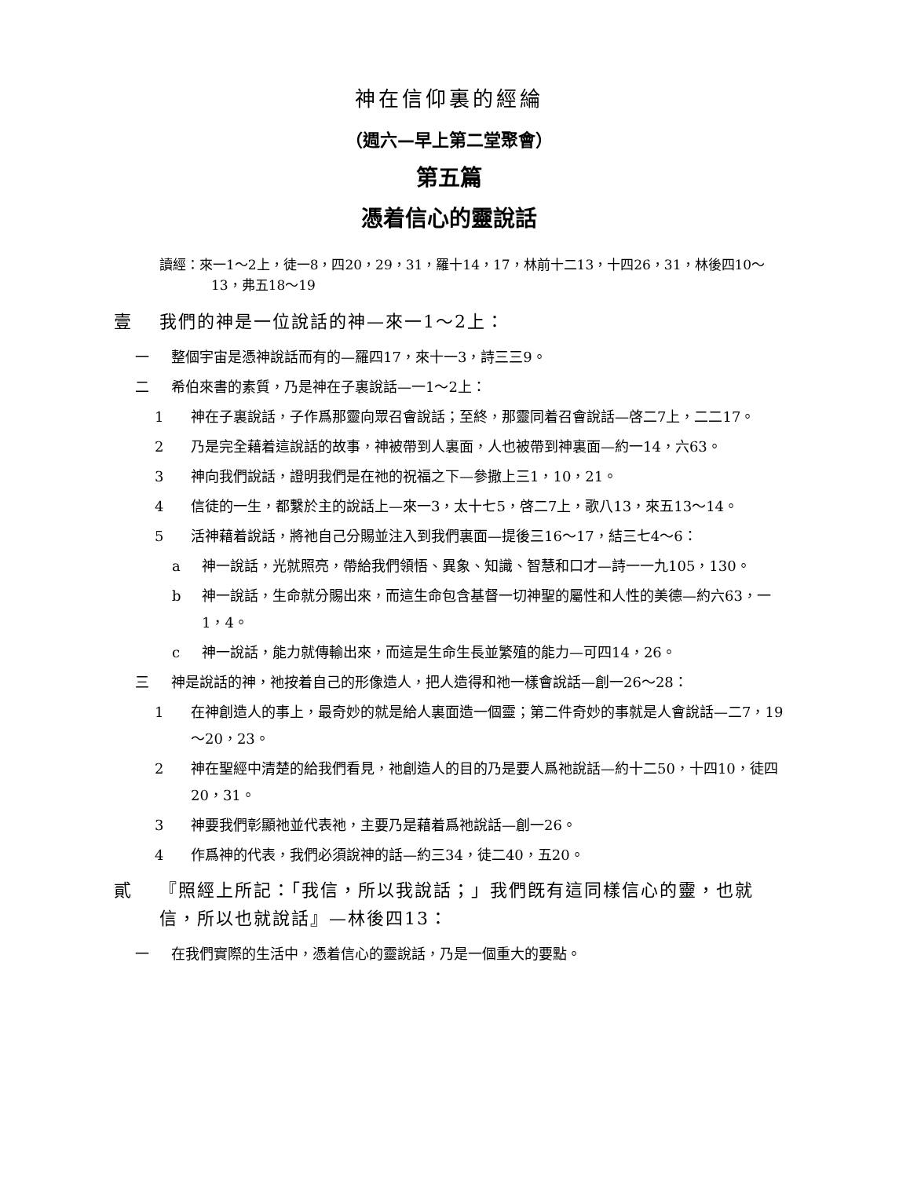神在信仰裏的經綸
（週六—早上第二堂聚會）
第五篇
憑着信心的靈說話
讀經：來一1～2上，徒一8，四20，29，31，羅十14，17，林前十二13，十四26，31，林後四10～13，弗五18～19
壹 我們的神是一位說話的神—來一1～2上：
一 整個宇宙是憑神說話而有的—羅四17，來十一3，詩三三9。
二 希伯來書的素質，乃是神在子裏說話—一1～2上：
1 神在子裏說話，子作爲那靈向眾召會說話；至終，那靈同着召會說話—啓二7上，二二17。
2 乃是完全藉着這說話的故事，神被帶到人裏面，人也被帶到神裏面—約一14，六63。
3 神向我們說話，證明我們是在祂的祝福之下—參撒上三1，10，21。
4 信徒的一生，都繫於主的說話上—來一3，太十七5，啓二7上，歌八13，來五13～14。
5 活神藉着說話，將祂自己分賜並注入到我們裏面—提後三16～17，結三七4～6：
a 神一說話，光就照亮，帶給我們領悟、異象、知識、智慧和口才—詩一一九105，130。
b 神一說話，生命就分賜出來，而這生命包含基督一切神聖的屬性和人性的美德—約六63，一1，4。
c 神一說話，能力就傳輸出來，而這是生命生長並繁殖的能力—可四14，26。
三 神是說話的神，祂按着自己的形像造人，把人造得和祂一樣會說話—創一26～28：
1 在神創造人的事上，最奇妙的就是給人裏面造一個靈；第二件奇妙的事就是人會說話—二7，19～20，23。
2 神在聖經中清楚的給我們看見，祂創造人的目的乃是要人爲祂說話—約十二50，十四10，徒四20，31。
3 神要我們彰顯祂並代表祂，主要乃是藉着爲祂說話—創一26。
4 作爲神的代表，我們必須說神的話—約三34，徒二40，五20。
貳 『照經上所記：「我信，所以我說話；」我們旣有這同樣信心的靈，也就信，所以也就說話』—林後四13：
一 在我們實際的生活中，憑着信心的靈說話，乃是一個重大的要點。